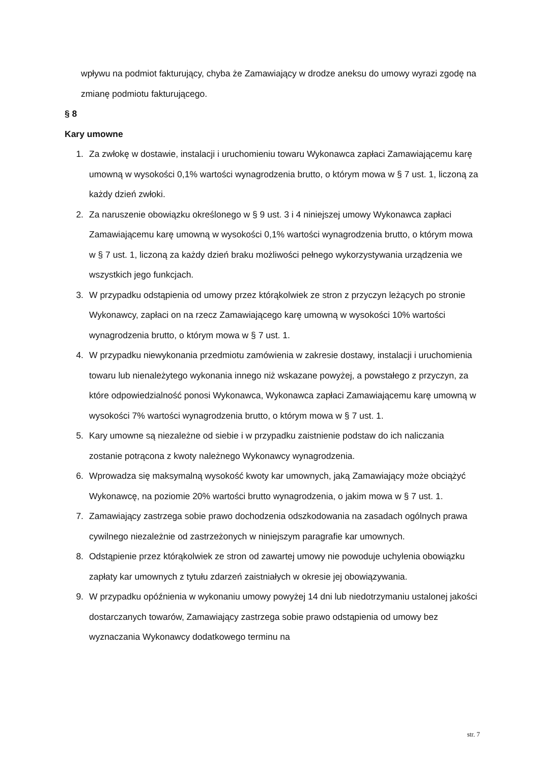wpływu na podmiot fakturujący, chyba że Zamawiający w drodze aneksu do umowy wyrazi zgodę na zmianę podmiotu fakturującego.
§ 8
Kary umowne
1. Za zwłokę w dostawie, instalacji i uruchomieniu towaru Wykonawca zapłaci Zamawiającemu karę umowną w wysokości 0,1% wartości wynagrodzenia brutto, o którym mowa w § 7 ust. 1, liczoną za każdy dzień zwłoki.
2. Za naruszenie obowiązku określonego w § 9 ust. 3 i 4 niniejszej umowy Wykonawca zapłaci Zamawiającemu karę umowną w wysokości 0,1% wartości wynagrodzenia brutto, o którym mowa w § 7 ust. 1, liczoną za każdy dzień braku możliwości pełnego wykorzystywania urządzenia we wszystkich jego funkcjach.
3. W przypadku odstąpienia od umowy przez którąkolwiek ze stron z przyczyn leżących po stronie Wykonawcy, zapłaci on na rzecz Zamawiającego karę umowną w wysokości 10% wartości wynagrodzenia brutto, o którym mowa w § 7 ust. 1.
4. W przypadku niewykonania przedmiotu zamówienia w zakresie dostawy, instalacji i uruchomienia towaru lub nienależytego wykonania innego niż wskazane powyżej, a powstałego z przyczyn, za które odpowiedzialność ponosi Wykonawca, Wykonawca zapłaci Zamawiającemu karę umowną w wysokości 7% wartości wynagrodzenia brutto, o którym mowa w § 7 ust. 1.
5. Kary umowne są niezależne od siebie i w przypadku zaistnienie podstaw do ich naliczania zostanie potrącona z kwoty należnego Wykonawcy wynagrodzenia.
6. Wprowadza się maksymalną wysokość kwoty kar umownych, jaką Zamawiający może obciążyć Wykonawcę, na poziomie 20% wartości brutto wynagrodzenia, o jakim mowa w § 7 ust. 1.
7. Zamawiający zastrzega sobie prawo dochodzenia odszkodowania na zasadach ogólnych prawa cywilnego niezależnie od zastrzeżonych w niniejszym paragrafie kar umownych.
8. Odstąpienie przez którąkolwiek ze stron od zawartej umowy nie powoduje uchylenia obowiązku zapłaty kar umownych z tytułu zdarzeń zaistniałych w okresie jej obowiązywania.
9. W przypadku opóźnienia w wykonaniu umowy powyżej 14 dni lub niedotrzymaniu ustalonej jakości dostarczanych towarów, Zamawiający zastrzega sobie prawo odstąpienia od umowy bez wyznaczania Wykonawcy dodatkowego terminu na
str. 7